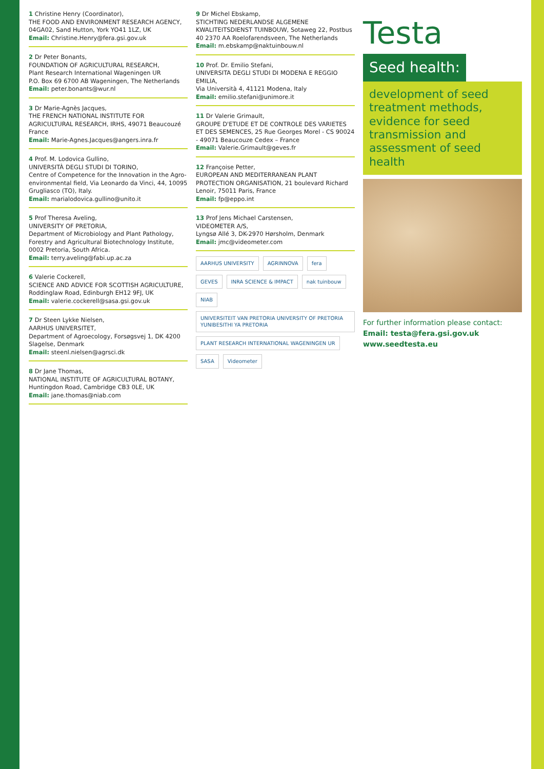1 Christine Henry (Coordinator),
THE FOOD AND ENVIRONMENT RESEARCH AGENCY,
04GA02, Sand Hutton, York YO41 1LZ, UK
Email: Christine.Henry@fera.gsi.gov.uk
2 Dr Peter Bonants,
FOUNDATION OF AGRICULTURAL RESEARCH,
Plant Research International Wageningen UR
P.O. Box 69 6700 AB Wageningen, The Netherlands
Email: peter.bonants@wur.nl
3 Dr Marie-Agnès Jacques,
THE FRENCH NATIONAL INSTITUTE FOR AGRICULTURAL RESEARCH, IRHS, 49071 Beaucouzé France
Email: Marie-Agnes.Jacques@angers.inra.fr
4 Prof. M. Lodovica Gullino,
UNIVERSITÀ DEGLI STUDI DI TORINO,
Centre of Competence for the Innovation in the Agro-environmental field, Via Leonardo da Vinci, 44, 10095 Grugliasco (TO), Italy.
Email: marialodovica.gullino@unito.it
5 Prof Theresa Aveling,
UNIVERSITY OF PRETORIA,
Department of Microbiology and Plant Pathology, Forestry and Agricultural Biotechnology Institute, 0002 Pretoria, South Africa.
Email: terry.aveling@fabi.up.ac.za
6 Valerie Cockerell,
SCIENCE AND ADVICE FOR SCOTTISH AGRICULTURE,
Roddinglaw Road, Edinburgh EH12 9FJ, UK
Email: valerie.cockerell@sasa.gsi.gov.uk
7 Dr Steen Lykke Nielsen,
AARHUS UNIVERSITET,
Department of Agroecology, Forsøgsvej 1, DK 4200 Slagelse, Denmark
Email: steenl.nielsen@agrsci.dk
8 Dr Jane Thomas,
NATIONAL INSTITUTE OF AGRICULTURAL BOTANY,
Huntingdon Road, Cambridge CB3 0LE, UK
Email: jane.thomas@niab.com
9 Dr Michel Ebskamp,
STICHTING NEDERLANDSE ALGEMENE KWALITEITSDIENST TUINBOUW, Sotaweg 22, Postbus 40 2370 AA Roelofarendsveen, The Netherlands
Email: m.ebskamp@naktuinbouw.nl
10 Prof. Dr. Emilio Stefani,
UNIVERSITA DEGLI STUDI DI MODENA E REGGIO EMILIA,
Via Università 4, 41121 Modena, Italy
Email: emilio.stefani@unimore.it
11 Dr Valerie Grimault,
GROUPE D'ETUDE ET DE CONTROLE DES VARIETES ET DES SEMENCES, 25 Rue Georges Morel - CS 90024 - 49071 Beaucouze Cedex – France
Email: Valerie.Grimault@geves.fr
12 Françoise Petter,
EUROPEAN AND MEDITERRANEAN PLANT PROTECTION ORGANISATION, 21 boulevard Richard Lenoir, 75011 Paris, France
Email: fp@eppo.int
13 Prof Jens Michael Carstensen,
VIDEOMETER A/S,
Lyngsø Allé 3, DK-2970 Hørsholm, Denmark
Email: jmc@videometer.com
AARHUS UNIVERSITY AGRINNOVA fera GEVES INRA SCIENCE & IMPACT nak tuinbouw NIAB UNIVERSITEIT VAN PRETORIA UNIVERSITY OF PRETORIA YUNIBESITHI YA PRETORIA PLANT RESEARCH INTERNATIONAL WAGENINGEN UR SASA Videometer
Testa
Seed health:
development of seed treatment methods, evidence for seed transmission and assessment of seed health
For further information please contact:
Email: testa@fera.gsi.gov.uk
www.seedtesta.eu